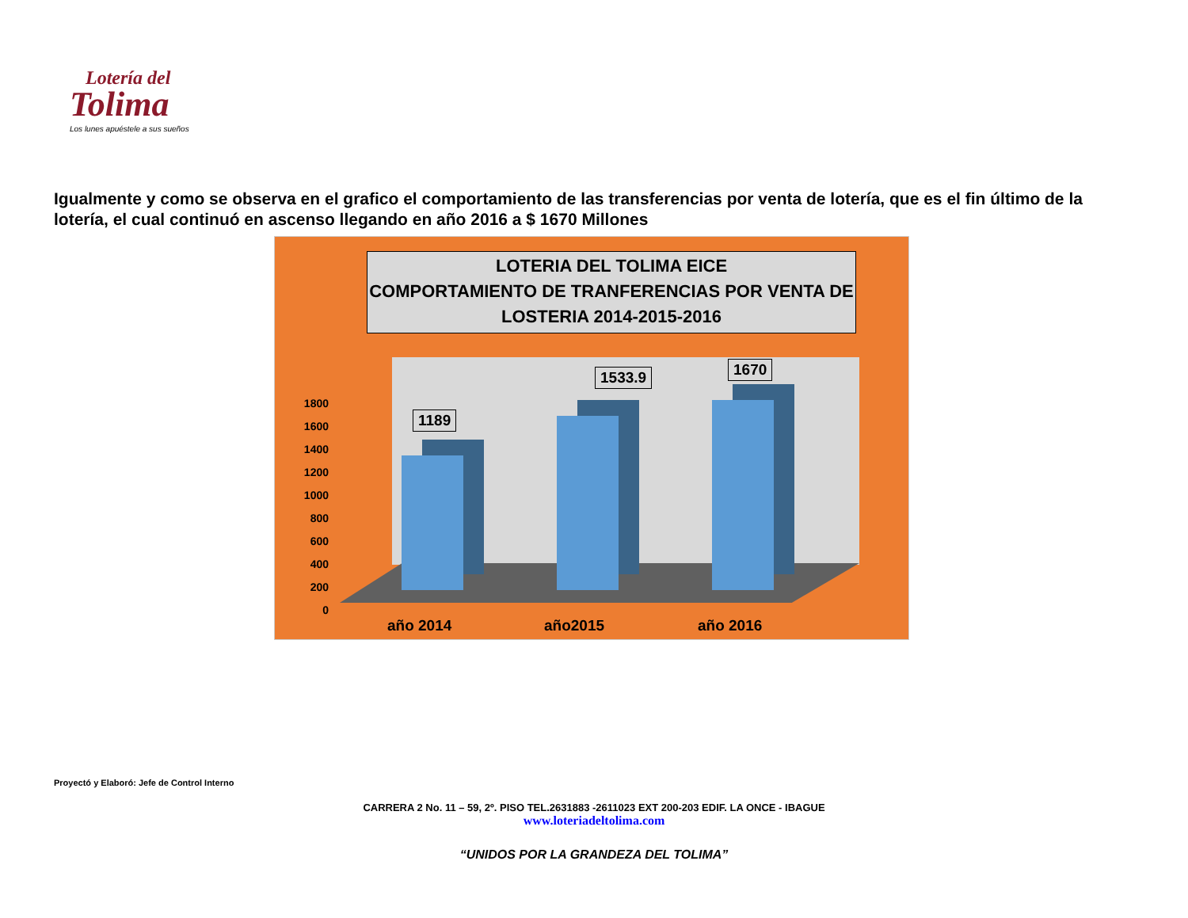Lotería del
Tolima
Los lunes apuéstele a sus sueños
Igualmente y como se observa en el grafico el comportamiento de las transferencias por venta de lotería, que es el fin último de la lotería, el cual continuó en ascenso llegando en año 2016 a $ 1670 Millones
LOTERIA DEL TOLIMA EICE
COMPORTAMIENTO DE TRANFERENCIAS POR VENTA DE
LOSTERIA 2014-2015-2016
1800
1600
1400
1200
1000
800
600
400
200
0
1189
1533.9 1670
año 2014 año2015 año 2016
Proyectó y Elaboró: Jefe de Control Interno
CARRERA 2 No. 11 – 59, 2º. PISO TEL.2631883 -2611023 EXT 200-203 EDIF. LA ONCE - IBAGUE
www.loteriadeltolima.com
“UNIDOS POR LA GRANDEZA DEL TOLIMA”